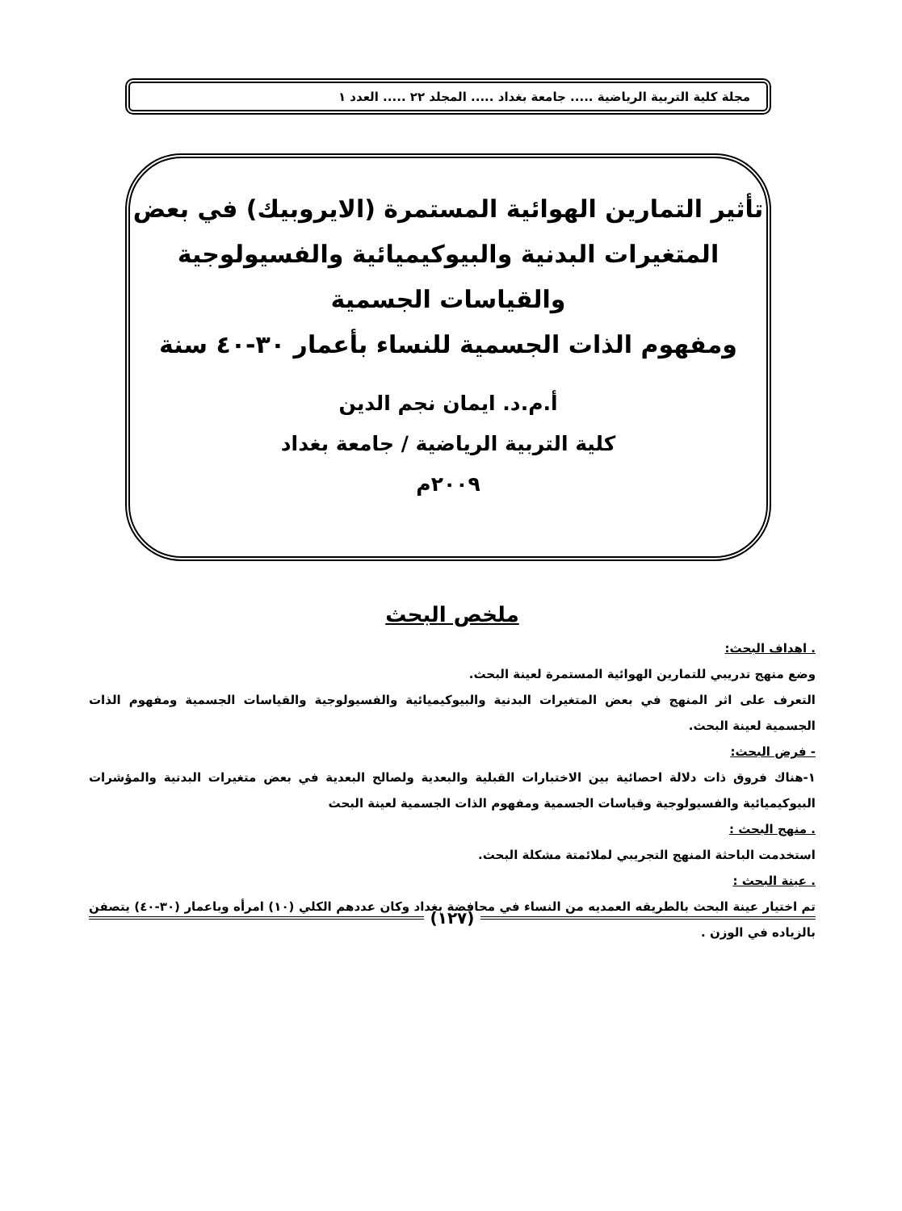مجلة كلية التربية الرياضية ..... جامعة بغداد ..... المجلد ٢٢ ..... العدد ١
تأثير التمارين الهوائية المستمرة (الايروبيك) في بعض
المتغيرات البدنية والبيوكيميائية والفسيولوجية
والقياسات الجسمية
ومفهوم الذات الجسمية للنساء بأعمار ٣٠-٤٠ سنة
أ.م.د. ايمان نجم الدين
كلية التربية الرياضية / جامعة بغداد
٢٠٠٩م
ملخص البحث
. اهداف البحث:
وضع منهج تدريبي للتمارين الهوائية المستمرة لعينة البحث.
التعرف على اثر المنهج في بعض المتغيرات البدنية والبيوكيميائية والفسيولوجية والقياسات الجسمية ومفهوم الذات الجسمية لعينة البحث.
- فرض البحث:
١-هناك فروق ذات دلالة احصائية بين الاختبارات القبلية والبعدية ولصالح البعدية في بعض متغيرات البدنية والمؤشرات البيوكيميائية والفسيولوجية وقياسات الجسمية ومفهوم الذات الجسمية لعينة البحث
. منهج البحث :
استخدمت الباحثة المنهج التجريبي لملائمتة مشكلة البحث.
. عينة البحث :
تم اختيار عينة البحث بالطريقه العمديه من النساء في محافضة بغداد وكان عددهم الكلي (١٠) امرأه وباعمار (٣٠-٤٠) يتصفن بالزياده في الوزن .
(١٢٧)